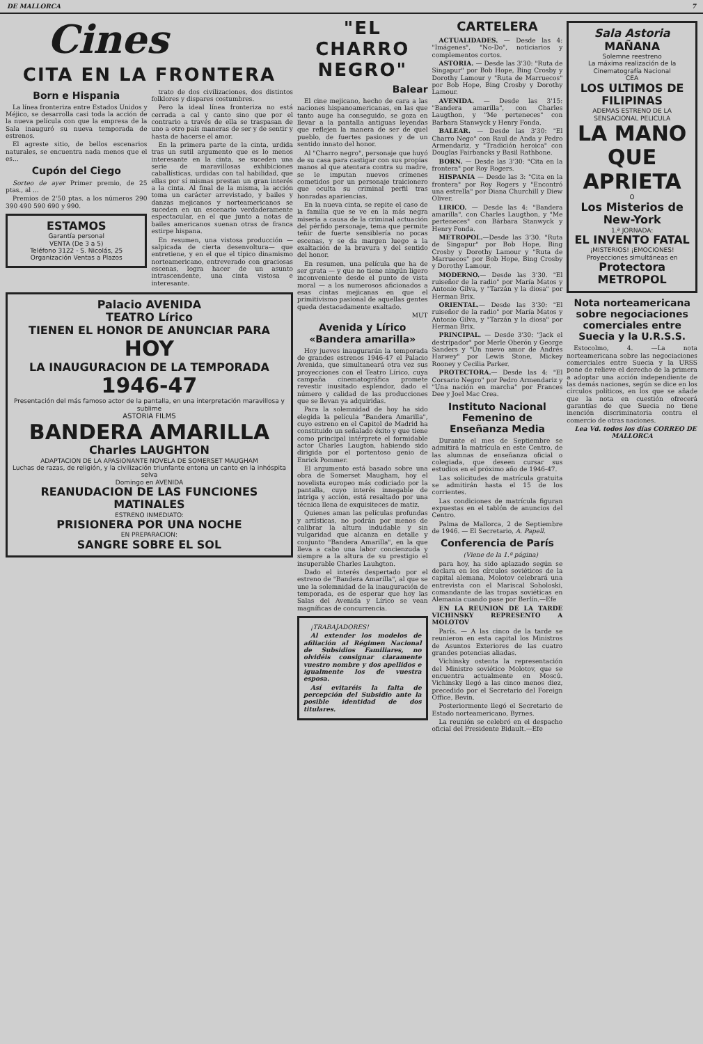DE MALLORCA 7
Cines
CITA EN LA FRONTERA
Born e Hispania
La línea fronteriza entre Estados Unidos y Méjico, se desarrolla casi toda la acción de la nueva película con que la empresa de la Sala inauguró su nueva temporada de estrenos.
El agreste sitio, de bellos escenarios naturales, se encuentra nada menos que el es...
Cupón del Ciego
Sorteo de ayer Primer premio, de 25 ptas., al ...
Premios de 2'50 ptas. a los números 290 390 490 590 690 y 990.
ESTAMOS
Garantía personal
VENTA (De 3 a 5)
Teléfono 3122 - S. Nicolás, 25
Organización Ventas a Plazos
trato de dos civilizaciones, dos distintos folklores y dispares costumbres.
Pero la ideal línea fronteriza no está cerrada a cal y canto sino que por el contrario a través de ella se traspasan de uno a otro país maneras de ser y de sentir y hasta de hacerse el amor.
En la primera parte de la cinta, urdida tras un sutil argumento que es lo menos interesante en la cinta, se suceden una serie de maravillosas exhibiciones caballísticas, urdidas con tal habilidad, que ellas por sí mismas prestan un gran interés a la cinta. Al final de la misma, la acción toma un carácter arrevistado, y bailes y danzas mejicanos y norteamericanos se suceden en un escenario verdaderamente espectacular, en el que junto a notas de bailes americanos suenan otras de franca estirpe hispana.
En resumen, una vistosa producción —salpicada de cierta desenvoltura— que entretiene, y en el que el típico dinamismo norteamericano, entreverado con graciosas escenas, logra hacer de un asunto intrascendente, una cinta vistosa e interesante.
Palacio AVENIDA
TEATRO Lírico
TIENEN EL HONOR DE ANUNCIAR PARA
HOY
LA INAUGURACION DE LA TEMPORADA
1946-47
Presentación del más famoso actor de la pantalla, en una interpretación maravillosa y sublime
ASTORIA FILMS
BANDERA AMARILLA
Charles LAUGHTON
ADAPTACION DE LA APASIONANTE NOVELA DE SOMERSET MAUGHAM
Luchas de razas, de religión, y la civilización triunfante entona un canto en la inhóspita selva
Domingo en AVENIDA
REANUDACION DE LAS FUNCIONES MATINALES
ESTRENO INMEDIATO:
PRISIONERA POR UNA NOCHE
EN PREPARACION:
SANGRE SOBRE EL SOL
"EL CHARRO NEGRO"
Balear
El cine mejicano, hecho de cara a las naciones hispanoamericanas, en las que tanto auge ha conseguido, se goza en llevar a la pantalla antiguas leyendas que reflejen la manera de ser de quel pueblo, de fuertes pasiones y de un sentido innato del honor.
Al "Charro negro", personaje que huyó de su casa para castigar con sus propias manos al que atentara contra su madre, se le imputan nuevos crímenes cometidos por un personaje traicionero que oculta su criminal perfil tras honradas apariencias.
En la nueva cinta, se repite el caso de la familia que se ve en la más negra miseria a causa de la criminal actuación del pérfido personaje, tema que permite teñir de fuerte sensiblería no pocas escenas, y se da margen luego a la exaltación de la bravura y del sentido del honor.
En resumen, una película que ha de ser grata — y que no tiene ningún ligero inconveniente desde el punto de vista moral — a los numerosos aficionados a esas cintas mejicanas en que el primitivismo pasional de aquellas gentes queda destacadamente exaltado.
MUT
Avenida y Lírico
«Bandera amarilla»
Hoy jueves inaugurarán la temporada de grandes estrenos 1946-47 el Palacio Avenida, que simultaneará otra vez sus proyecciones con el Teatro Lírico, cuya campaña cinematográfica promete revestir inusitado esplendor, dado el número y calidad de las producciones que se llevan ya adquiridas.
Para la solemnidad de hoy ha sido elegida la película "Bandera Amarilla", cuyo estreno en el Capitol de Madrid ha constituido un señalado éxito y que tiene como principal intérprete el formidable actor Charles Laugton, habiendo sido dirigida por el portentoso genio de Enrick Pommer.
El argumento está basado sobre una obra de Somerset Maugham, hoy el novelista europeo más codiciado por la pantalla, cuyo interés innegable de intriga y acción, está resaltado por una técnica llena de exquisiteces de matiz.
Quienes aman las películas profundas y artísticas, no podrán por menos de calibrar la altura indudable y sin vulgaridad que alcanza en detalle y conjunto "Bandera Amarilla", en la que lleva a cabo una labor concienzuda y siempre a la altura de su prestigio el insuperable Charles Lauhgton.
Dado el interés despertado por el estreno de "Bandera Amarilla", al que se une la solemnidad de la inauguración de temporada, es de esperar que hoy las Salas del Avenida y Lírico se vean magníficas de concurrencia.
¡TRABAJADORES!
Al extender los modelos de afiliación al Régimen Nacional de Subsidios Familiares, no olvidéis consignar claramente vuestro nombre y dos apellidos e igualmente los de vuestra esposa.
Así evitaréis la falta de percepción del Subsidio ante la posible identidad de dos titulares.
CARTELERA
ACTUALIDADES. — Desde las 4: "Imágenes", "No-Do", noticiarios y complementos cortos.
ASTORIA. — Desde las 3'30: "Ruta de Singapur" por Bob Hope, Bing Crosby y Dorothy Lamour y "Ruta de Marruecos" por Bob Hope, Bing Crosby y Dorothy Lamour.
AVENIDA. — Desde las 3'15: "Bandera amarilla", con Charles Laugthon, y "Me perteneces" con Barbara Stanwyck y Henry Fonda.
BALEAR. — Desde las 3'30: "El Charro Nego" con Raul de Anda y Pedro Armendariz, y "Tradición heroica" con Douglas Fairbancks y Basil Rathbone.
BORN. — Desde las 3'30: "Cita en la frontera" por Roy Rogers.
HISPANIA — Desde las 3: "Cita en la frontera" por Roy Rogers y "Encontró una estrella" por Diana Churchill y Diew Oliver.
LIRICO. — Desde las 4: "Bandera amarilla", con Charles Laugthon, y "Me perteneces" con Bárbara Stanwyck y Henry Fonda.
METROPOL.—Desde las 3'30. "Ruta de Singapur" por Bob Hope, Bing Crosby y Dorothy Lamour y "Ruta de Marruecos" por Bob Hope, Bing Crosby y Dorothy Lamour.
MODERNO.— Desde las 3'30. "El ruiseñor de la radio" por María Matos y Antonio Gilva, y "Tarzán y la diosa" por Herman Brix.
ORIENTAL.— Desde las 3'30: "El ruiseñor de la radio" por María Matos y Antonio Gilva, y "Tarzán y la diosa" por Herman Brix.
PRINCIPAL. — Desde 3'30: "Jack el destripador" por Merle Oberón y George Sanders y "Un nuevo amor de Andrés Harwey" por Lewis Stone, Mickey Rooney y Cecilia Parker.
PROTECTORA.— Desde las 4: "El Corsario Negro" por Pedro Armendariz y "Una nación en marcha" por Frances Dee y Joel Mac Crea.
Instituto Nacional Femenino de Enseñanza Media
Durante el mes de Septiembre se admitirá la matrícula en este Centro, de las alumnas de enseñanza oficial o colegiada, que deseen cursar sus estudios en el próximo año de 1946-47.
Las solicitudes de matrícula gratuita se admitirán hasta el 15 de los corrientes.
Las condiciones de matrícula figuran expuestas en el tablón de anuncios del Centro.
Palma de Mallorca, 2 de Septiembre de 1946. — El Secretario, A. Papell.
Conferencia de París
(Viene de la 1.ª página)
para hoy, ha sido aplazado según se declara en los círculos soviéticos de la capital alemana, Molotov celebrará una entrevista con el Mariscal Soholoski, comandante de las tropas soviéticas en Alemania cuando pase por Berlín.—Efe
EN LA REUNION DE LA TARDE VICHINSKY REPRESENTO A MOLOTOV
París. — A las cinco de la tarde se reunieron en esta capital los Ministros de Asuntos Exteriores de las cuatro grandes potencias aliadas.
Vichinsky ostenta la representación del Ministro soviético Molotov, que se encuentra actualmente en Moscú. Vichinsky llegó a las cinco menos diez, precedido por el Secretario del Foreign Office, Bevin.
Posteriormente llegó el Secretario de Estado norteamericano, Byrnes.
La reunión se celebró en el despacho oficial del Presidente Bidault.—Efe
Sala Astoria
MAÑANA
Solemne reestreno
La máxima realización de la Cinematografía Nacional
CEA
LOS ULTIMOS DE FILIPINAS
ADEMAS ESTRENO DE LA SENSACIONAL PELICULA
LA MANO
QUE APRIETA
O
Los Misterios de New-York
1.ª JORNADA:
EL INVENTO FATAL
¡MISTERIOS! ¡EMOCIONES!
Proyecciones simultáneas en
Protectora
METROPOL
Nota norteamericana sobre negociaciones comerciales entre Suecia y la U.R.S.S.
Estocolmo, 4. —La nota norteamericana sobre las negociaciones comerciales entre Suecia y la URSS pone de relieve el derecho de la primera a adoptar una acción independiente de las demás naciones, según se dice en los círculos políticos, en los que se añade que la nota en cuestión ofrecerá garantías de que Suecia no tiene inención discriminatoria contra el comercio de otras naciones.
Lea Vd. todos los días CORREO DE MALLORCA